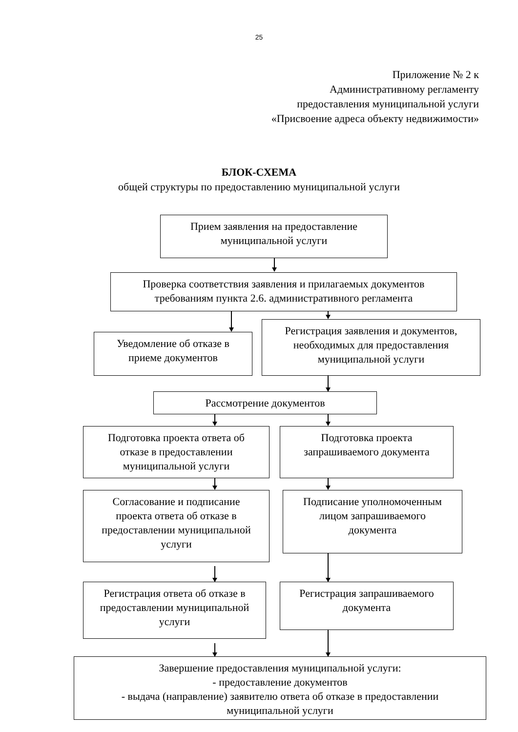25
Приложение № 2 к
Административному регламенту
предоставления муниципальной услуги
«Присвоение адреса объекту недвижимости»
БЛОК-СХЕМА
общей структуры по предоставлению муниципальной услуги
Прием заявления на предоставление
муниципальной услуги
Проверка соответствия заявления и прилагаемых документов
требованиям пункта 2.6. административного регламента
Уведомление об отказе в
приеме документов
Регистрация заявления и документов,
необходимых для предоставления
муниципальной услуги
Рассмотрение документов
Подготовка проекта ответа об
отказе в предоставлении
муниципальной услуги
Подготовка проекта
запрашиваемого документа
Согласование и подписание
проекта ответа об отказе в
предоставлении муниципальной
услуги
Подписание уполномоченным
лицом запрашиваемого
документа
Регистрация ответа об отказе в
предоставлении муниципальной
услуги
Регистрация запрашиваемого
документа
Завершение предоставления муниципальной услуги:
- предоставление документов
- выдача (направление) заявителю ответа об отказе в предоставлении
муниципальной услуги